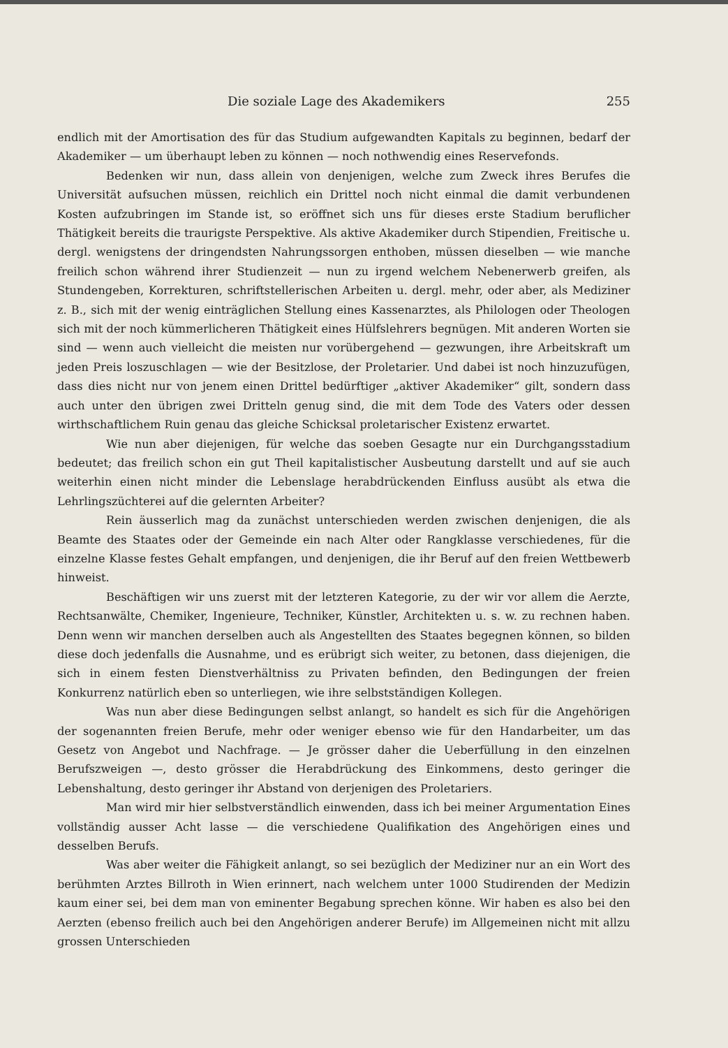Die soziale Lage des Akademikers 255
endlich mit der Amortisation des für das Studium aufgewandten Kapitals zu beginnen, bedarf der Akademiker — um überhaupt leben zu können — noch nothwendig eines Reservefonds.
Bedenken wir nun, dass allein von denjenigen, welche zum Zweck ihres Berufes die Universität aufsuchen müssen, reichlich ein Drittel noch nicht einmal die damit verbundenen Kosten aufzubringen im Stande ist, so eröffnet sich uns für dieses erste Stadium beruflicher Thätigkeit bereits die traurigste Perspektive. Als aktive Akademiker durch Stipendien, Freitische u. dergl. wenigstens der dringendsten Nahrungssorgen enthoben, müssen dieselben — wie manche freilich schon während ihrer Studienzeit — nun zu irgend welchem Nebenerwerb greifen, als Stundengeben, Korrekturen, schriftstellerischen Arbeiten u. dergl. mehr, oder aber, als Mediziner z. B., sich mit der wenig einträglichen Stellung eines Kassenarztes, als Philologen oder Theologen sich mit der noch kümmerlicheren Thätigkeit eines Hülfslehrers begnügen. Mit anderen Worten sie sind — wenn auch vielleicht die meisten nur vorübergehend — gezwungen, ihre Arbeitskraft um jeden Preis loszuschlagen — wie der Besitzlose, der Proletarier. Und dabei ist noch hinzuzufügen, dass dies nicht nur von jenem einen Drittel bedürftiger „aktiver Akademiker“ gilt, sondern dass auch unter den übrigen zwei Dritteln genug sind, die mit dem Tode des Vaters oder dessen wirthschaftlichem Ruin genau das gleiche Schicksal proletarischer Existenz erwartet.
Wie nun aber diejenigen, für welche das soeben Gesagte nur ein Durchgangsstadium bedeutet; das freilich schon ein gut Theil kapitalistischer Ausbeutung darstellt und auf sie auch weiterhin einen nicht minder die Lebenslage herabdrückenden Einfluss ausübt als etwa die Lehrlingszüchterei auf die gelernten Arbeiter?
Rein äusserlich mag da zunächst unterschieden werden zwischen denjenigen, die als Beamte des Staates oder der Gemeinde ein nach Alter oder Rangklasse verschiedenes, für die einzelne Klasse festes Gehalt empfangen, und denjenigen, die ihr Beruf auf den freien Wettbewerb hinweist.
Beschäftigen wir uns zuerst mit der letzteren Kategorie, zu der wir vor allem die Aerzte, Rechtsanwälte, Chemiker, Ingenieure, Techniker, Künstler, Architekten u. s. w. zu rechnen haben. Denn wenn wir manchen derselben auch als Angestellten des Staates begegnen können, so bilden diese doch jedenfalls die Ausnahme, und es erübrigt sich weiter, zu betonen, dass diejenigen, die sich in einem festen Dienstverhältniss zu Privaten befinden, den Bedingungen der freien Konkurrenz natürlich eben so unterliegen, wie ihre selbstständigen Kollegen.
Was nun aber diese Bedingungen selbst anlangt, so handelt es sich für die Angehörigen der sogenannten freien Berufe, mehr oder weniger ebenso wie für den Handarbeiter, um das Gesetz von Angebot und Nachfrage. — Je grösser daher die Ueberfüllung in den einzelnen Berufszweigen —, desto grösser die Herabdrückung des Einkommens, desto geringer die Lebenshaltung, desto geringer ihr Abstand von derjenigen des Proletariers.
Man wird mir hier selbstverständlich einwenden, dass ich bei meiner Argumentation Eines vollständig ausser Acht lasse — die verschiedene Qualifikation des Angehörigen eines und desselben Berufs.
Was aber weiter die Fähigkeit anlangt, so sei bezüglich der Mediziner nur an ein Wort des berühmten Arztes Billroth in Wien erinnert, nach welchem unter 1000 Studirenden der Medizin kaum einer sei, bei dem man von eminenter Begabung sprechen könne. Wir haben es also bei den Aerzten (ebenso freilich auch bei den Angehörigen anderer Berufe) im Allgemeinen nicht mit allzu grossen Unterschieden